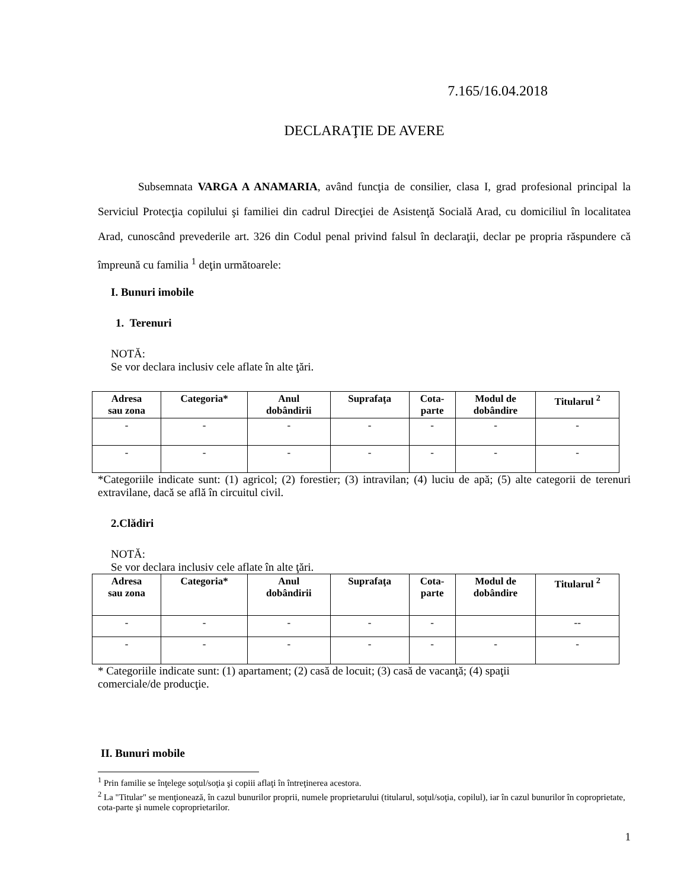7.165/16.04.2018
DECLARAŢIE DE AVERE
Subsemnata VARGA A ANAMARIA, având funcţia de consilier, clasa I, grad profesional principal la Serviciul Protecţia copilului şi familiei din cadrul Direcţiei de Asistenţă Socială Arad, cu domiciliul în localitatea Arad, cunoscând prevederile art. 326 din Codul penal privind falsul în declaraţii, declar pe propria răspundere că împreună cu familia <sup>1</sup> deţin următoarele:
I. Bunuri imobile
1. Terenuri
NOTĂ:
Se vor declara inclusiv cele aflate în alte ţări.
| Adresa sau zona | Categoria* | Anul dobândirii | Suprafaţa | Cota- parte | Modul de dobândire | Titularul <sup>2</sup> |
| --- | --- | --- | --- | --- | --- | --- |
| - | - | - | - | - | - | - |
| - | - | - | - | - | - | - |
*Categoriile indicate sunt: (1) agricol; (2) forestier; (3) intravilan; (4) luciu de apă; (5) alte categorii de terenuri extravilane, dacă se află în circuitul civil.
2.Clădiri
NOTĂ:
Se vor declara inclusiv cele aflate în alte ţări.
| Adresa sau zona | Categoria* | Anul dobândirii | Suprafaţa | Cota- parte | Modul de dobândire | Titularul <sup>2</sup> |
| --- | --- | --- | --- | --- | --- | --- |
| - | - | - | - | - | | -- |
| - | - | - | - | - | - | - |
* Categoriile indicate sunt: (1) apartament; (2) casă de locuit; (3) casă de vacanţă; (4) spaţii
comerciale/de producţie.
II. Bunuri mobile
<sup>1</sup> Prin familie se înţelege soţul/soţia şi copiii aflaţi în întreţinerea acestora.
<sup>2</sup> La "Titular" se menţionează, în cazul bunurilor proprii, numele proprietarului (titularul, soţul/soţia, copilul), iar în cazul bunurilor în coproprietate, cota-parte şi numele coproprietarilor.
1